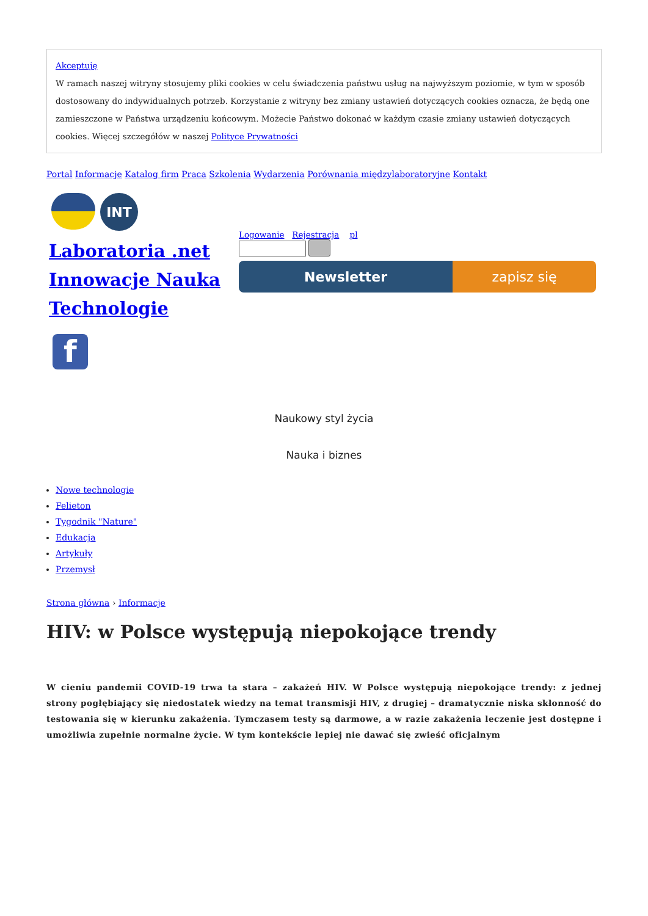Akceptuję
W ramach naszej witryny stosujemy pliki cookies w celu świadczenia państwu usług na najwyższym poziomie, w tym w sposób dostosowany do indywidualnych potrzeb. Korzystanie z witryny bez zmiany ustawień dotyczących cookies oznacza, że będą one zamieszczone w Państwa urządzeniu końcowym. Możecie Państwo dokonać w każdym czasie zmiany ustawień dotyczących cookies. Więcej szczegółów w naszej Polityce Prywatności
Portal Informacje Katalog firm Praca Szkolenia Wydarzenia Porównania międzylaboratoryjne Kontakt
INT
Laboratoria .net Innowacje Nauka Technologie
f
Logowanie Rejestracja pl
Newsletter zapisz się
Naukowy styl życia
Nauka i biznes
Nowe technologie
Felieton
Tygodnik "Nature"
Edukacja
Artykuły
Przemysł
Strona główna › Informacje
HIV: w Polsce występują niepokojące trendy
W cieniu pandemii COVID-19 trwa ta stara – zakażeń HIV. W Polsce występują niepokojące trendy: z jednej strony pogłębiający się niedostatek wiedzy na temat transmisji HIV, z drugiej – dramatycznie niska skłonność do testowania się w kierunku zakażenia. Tymczasem testy są darmowe, a w razie zakażenia leczenie jest dostępne i umożliwia zupełnie normalne życie. W tym kontekście lepiej nie dawać się zwieść oficjalnym